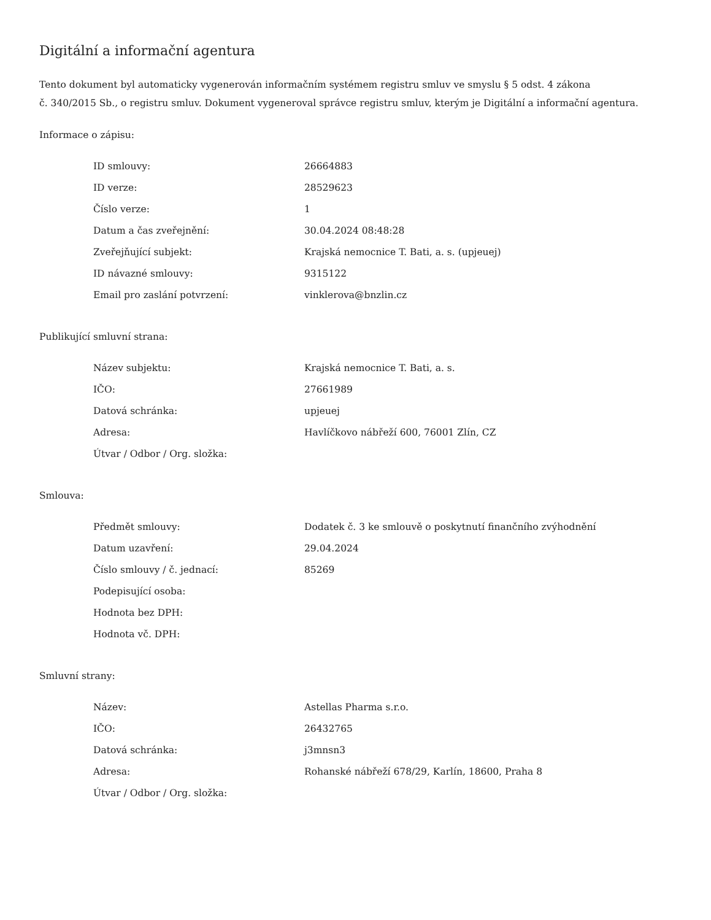Digitální a informační agentura
Tento dokument byl automaticky vygenerován informačním systémem registru smluv ve smyslu § 5 odst. 4 zákona
č. 340/2015 Sb., o registru smluv. Dokument vygeneroval správce registru smluv, kterým je Digitální a informační agentura.
Informace o zápisu:
| ID smlouvy: | 26664883 |
| ID verze: | 28529623 |
| Číslo verze: | 1 |
| Datum a čas zveřejnění: | 30.04.2024 08:48:28 |
| Zveřejňující subjekt: | Krajská nemocnice T. Bati, a. s. (upjeuej) |
| ID návazné smlouvy: | 9315122 |
| Email pro zaslání potvrzení: | vinklerova@bnzlin.cz |
Publikující smluvní strana:
| Název subjektu: | Krajská nemocnice T. Bati, a. s. |
| IČO: | 27661989 |
| Datová schránka: | upjeuej |
| Adresa: | Havlíčkovo nábřeží 600, 76001 Zlín, CZ |
| Útvar / Odbor / Org. složka: | |
Smlouva:
| Předmět smlouvy: | Dodatek č. 3 ke smlouvě o poskytnutí finančního zvýhodnění |
| Datum uzavření: | 29.04.2024 |
| Číslo smlouvy / č. jednací: | 85269 |
| Podepisující osoba: | |
| Hodnota bez DPH: | |
| Hodnota vč. DPH: | |
Smluvní strany:
| Název: | Astellas Pharma s.r.o. |
| IČO: | 26432765 |
| Datová schránka: | j3mnsn3 |
| Adresa: | Rohanské nábřeží 678/29, Karlín, 18600, Praha 8 |
| Útvar / Odbor / Org. složka: | |